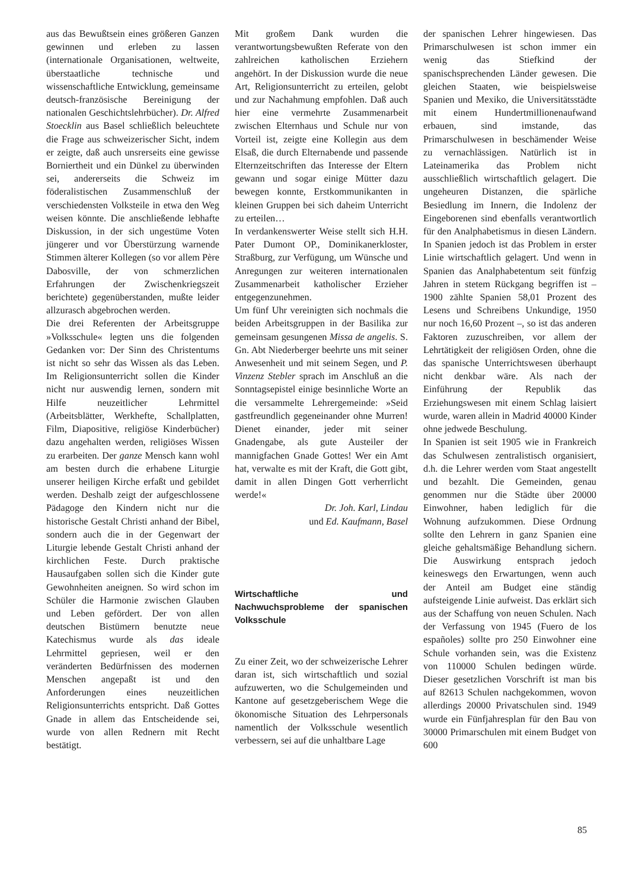aus das Bewußtsein eines größeren Ganzen gewinnen und erleben zu lassen (internationale Organisationen, weltweite, überstaatliche technische und wissenschaftliche Entwicklung, gemeinsame deutsch-französische Bereinigung der nationalen Geschichtslehrbücher). Dr. Alfred Stoecklin aus Basel schließlich beleuchtete die Frage aus schweizerischer Sicht, indem er zeigte, daß auch unsrerseits eine gewisse Borniertheit und ein Dünkel zu überwinden sei, andererseits die Schweiz im föderalistischen Zusammenschluß der verschiedensten Volksteile in etwa den Weg weisen könnte. Die anschließende lebhafte Diskussion, in der sich ungestüme Voten jüngerer und vor Überstürzung warnende Stimmen älterer Kollegen (so vor allem Père Dabosville, der von schmerzlichen Erfahrungen der Zwischenkriegszeit berichtete) gegenüberstanden, mußte leider allzurasch abgebrochen werden.
Die drei Referenten der Arbeitsgruppe »Volksschule« legten uns die folgenden Gedanken vor: Der Sinn des Christentums ist nicht so sehr das Wissen als das Leben. Im Religionsunterricht sollen die Kinder nicht nur auswendig lernen, sondern mit Hilfe neuzeitlicher Lehrmittel (Arbeitsblätter, Werkhefte, Schallplatten, Film, Diapositive, religiöse Kinderbücher) dazu angehalten werden, religiöses Wissen zu erarbeiten. Der ganze Mensch kann wohl am besten durch die erhabene Liturgie unserer heiligen Kirche erfaßt und gebildet werden. Deshalb zeigt der aufgeschlossene Pädagoge den Kindern nicht nur die historische Gestalt Christi anhand der Bibel, sondern auch die in der Gegenwart der Liturgie lebende Gestalt Christi anhand der kirchlichen Feste. Durch praktische Hausaufgaben sollen sich die Kinder gute Gewohnheiten aneignen. So wird schon im Schüler die Harmonie zwischen Glauben und Leben gefördert. Der von allen deutschen Bistümern benutzte neue Katechismus wurde als das ideale Lehrmittel gepriesen, weil er den veränderten Bedürfnissen des modernen Menschen angepaßt ist und den Anforderungen eines neuzeitlichen Religionsunterrichts entspricht. Daß Gottes Gnade in allem das Entscheidende sei, wurde von allen Rednern mit Recht bestätigt.
Mit großem Dank wurden die verantwortungsbewußten Referate von den zahlreichen katholischen Erziehern angehört. In der Diskussion wurde die neue Art, Religionsunterricht zu erteilen, gelobt und zur Nachahmung empfohlen. Daß auch hier eine vermehrte Zusammenarbeit zwischen Elternhaus und Schule nur von Vorteil ist, zeigte eine Kollegin aus dem Elsaß, die durch Elternabende und passende Elternzeitschriften das Interesse der Eltern gewann und sogar einige Mütter dazu bewegen konnte, Erstkommunikanten in kleinen Gruppen bei sich daheim Unterricht zu erteilen…
In verdankenswerter Weise stellt sich H.H. Pater Dumont OP., Dominikanerkloster, Straßburg, zur Verfügung, um Wünsche und Anregungen zur weiteren internationalen Zusammenarbeit katholischer Erzieher entgegenzunehmen.
Um fünf Uhr vereinigten sich nochmals die beiden Arbeitsgruppen in der Basilika zur gemeinsam gesungenen Missa de angelis. S. Gn. Abt Niederberger beehrte uns mit seiner Anwesenheit und mit seinem Segen, und P. Vinzenz Stebler sprach im Anschluß an die Sonntagsepistel einige besinnliche Worte an die versammelte Lehrergemeinde: »Seid gastfreundlich gegeneinander ohne Murren! Dienet einander, jeder mit seiner Gnadengabe, als gute Austeiler der mannigfachen Gnade Gottes! Wer ein Amt hat, verwalte es mit der Kraft, die Gott gibt, damit in allen Dingen Gott verherrlicht werde!«
Dr. Joh. Karl, Lindau
und Ed. Kaufmann, Basel
Wirtschaftliche und Nachwuchsprobleme der spanischen Volksschule
Zu einer Zeit, wo der schweizerische Lehrer daran ist, sich wirtschaftlich und sozial aufzuwerten, wo die Schulgemeinden und Kantone auf gesetzgeberischem Wege die ökonomische Situation des Lehrpersonals namentlich der Volksschule wesentlich verbessern, sei auf die unhaltbare Lage
der spanischen Lehrer hingewiesen. Das Primarschulwesen ist schon immer ein wenig das Stiefkind der spanischsprechenden Länder gewesen. Die gleichen Staaten, wie beispielsweise Spanien und Mexiko, die Universitätsstädte mit einem Hundertmillionenaufwand erbauen, sind imstande, das Primarschulwesen in beschämender Weise zu vernachlässigen. Natürlich ist in Lateinamerika das Problem nicht ausschließlich wirtschaftlich gelagert. Die ungeheuren Distanzen, die spärliche Besiedlung im Innern, die Indolenz der Eingeborenen sind ebenfalls verantwortlich für den Analphabetismus in diesen Ländern. In Spanien jedoch ist das Problem in erster Linie wirtschaftlich gelagert. Und wenn in Spanien das Analphabetentum seit fünfzig Jahren in stetem Rückgang begriffen ist – 1900 zählte Spanien 58,01 Prozent des Lesens und Schreibens Unkundige, 1950 nur noch 16,60 Prozent –, so ist das anderen Faktoren zuzuschreiben, vor allem der Lehrtätigkeit der religiösen Orden, ohne die das spanische Unterrichtswesen überhaupt nicht denkbar wäre. Als nach der Einführung der Republik das Erziehungswesen mit einem Schlag laisiert wurde, waren allein in Madrid 40000 Kinder ohne jedwede Beschulung.
In Spanien ist seit 1905 wie in Frankreich das Schulwesen zentralistisch organisiert, d.h. die Lehrer werden vom Staat angestellt und bezahlt. Die Gemeinden, genau genommen nur die Städte über 20000 Einwohner, haben lediglich für die Wohnung aufzukommen. Diese Ordnung sollte den Lehrern in ganz Spanien eine gleiche gehaltsmäßige Behandlung sichern. Die Auswirkung entsprach jedoch keineswegs den Erwartungen, wenn auch der Anteil am Budget eine ständig aufsteigende Linie aufweist. Das erklärt sich aus der Schaffung von neuen Schulen. Nach der Verfassung von 1945 (Fuero de los españoles) sollte pro 250 Einwohner eine Schule vorhanden sein, was die Existenz von 110000 Schulen bedingen würde. Dieser gesetzlichen Vorschrift ist man bis auf 82613 Schulen nachgekommen, wovon allerdings 20000 Privatschulen sind. 1949 wurde ein Fünfjahresplan für den Bau von 30000 Primarschulen mit einem Budget von 600
85